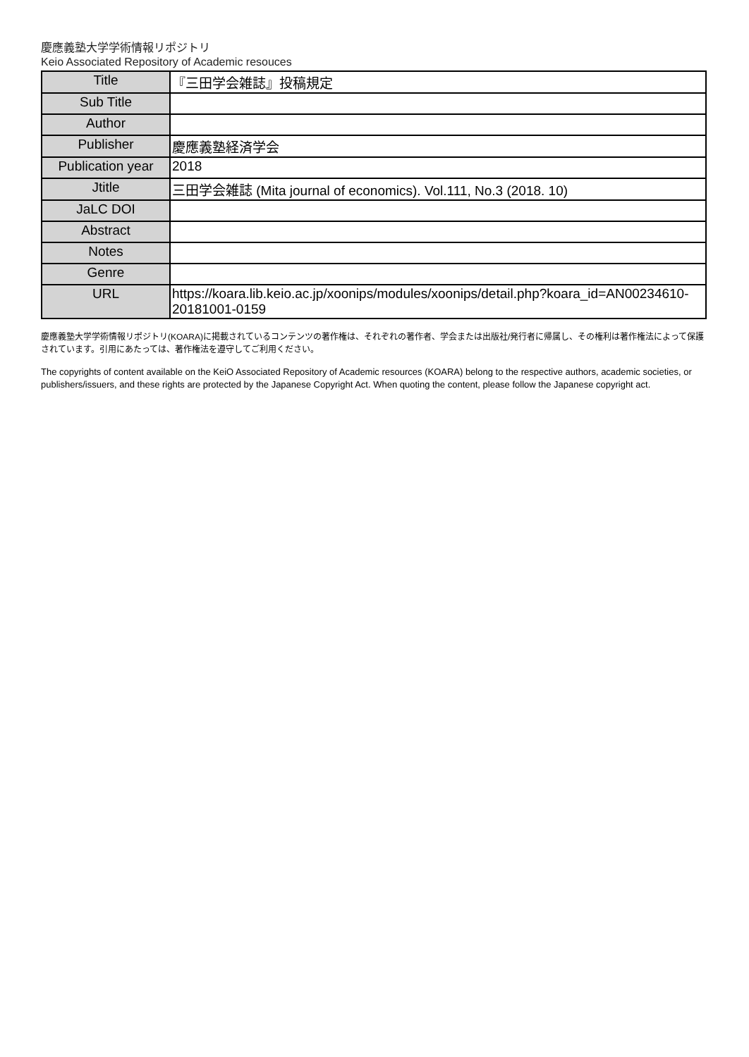慶應義塾大学学術情報リポジトリ
Keio Associated Repository of Academic resouces
| Title | 『三田学会雑誌』投稿規定 |
| Sub Title | |
| Author | |
| Publisher | 慶應義塾経済学会 |
| Publication year | 2018 |
| Jtitle | 三田学会雑誌 (Mita journal of economics). Vol.111, No.3 (2018. 10) |
| JaLC DOI | |
| Abstract | |
| Notes | |
| Genre | |
| URL | https://koara.lib.keio.ac.jp/xoonips/modules/xoonips/detail.php?koara_id=AN00234610-20181001-0159 |
慶應義塾大学学術情報リポジトリ(KOARA)に掲載されているコンテンツの著作権は、それぞれの著作者、学会または出版社/発行者に帰属し、その権利は著作権法によって保護されています。引用にあたっては、著作権法を遵守してご利用ください。
The copyrights of content available on the KeiO Associated Repository of Academic resources (KOARA) belong to the respective authors, academic societies, or publishers/issuers, and these rights are protected by the Japanese Copyright Act. When quoting the content, please follow the Japanese copyright act.